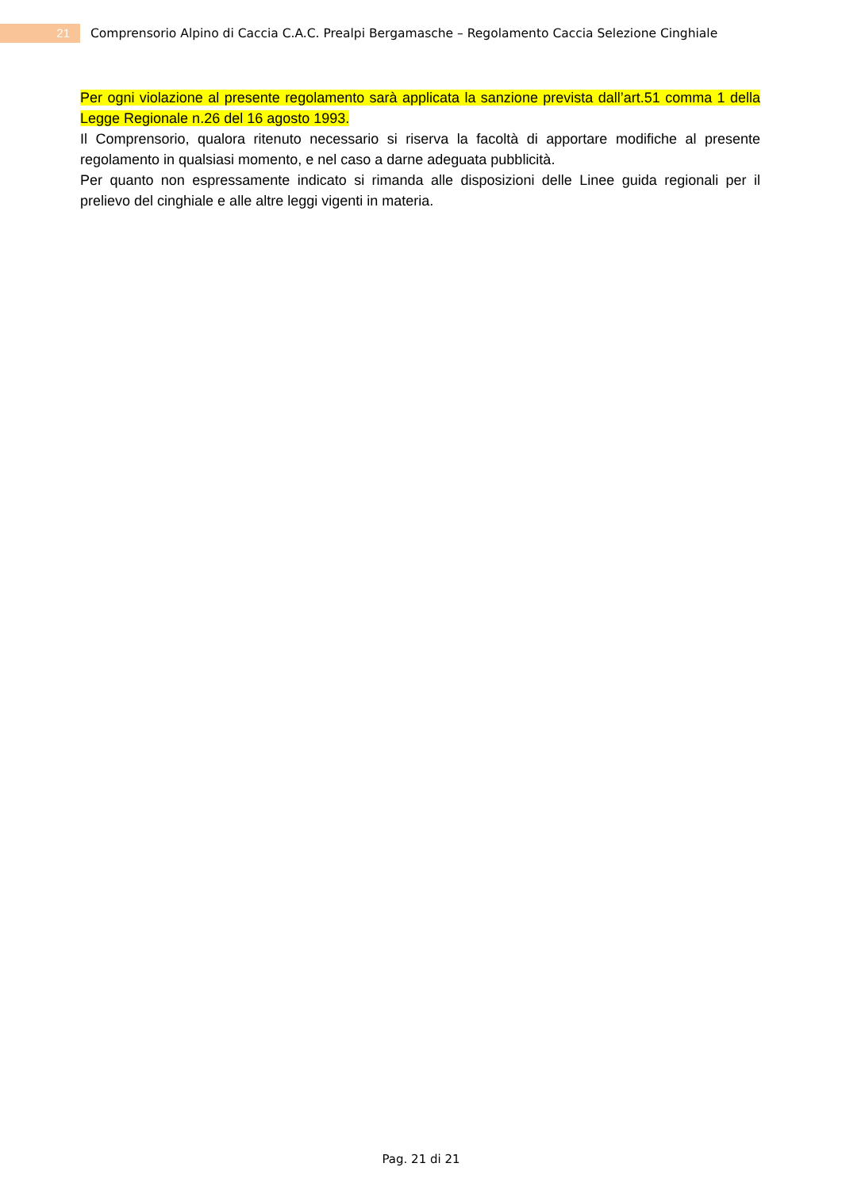21
Comprensorio Alpino di Caccia C.A.C. Prealpi Bergamasche – Regolamento Caccia Selezione Cinghiale
Per ogni violazione al presente regolamento sarà applicata la sanzione prevista dall’art.51 comma 1 della Legge Regionale n.26 del 16 agosto 1993.
Il Comprensorio, qualora ritenuto necessario si riserva la facoltà di apportare modifiche al presente regolamento in qualsiasi momento, e nel caso a darne adeguata pubblicità.
Per quanto non espressamente indicato si rimanda alle disposizioni delle Linee guida regionali per il prelievo del cinghiale e alle altre leggi vigenti in materia.
Pag. 21 di 21